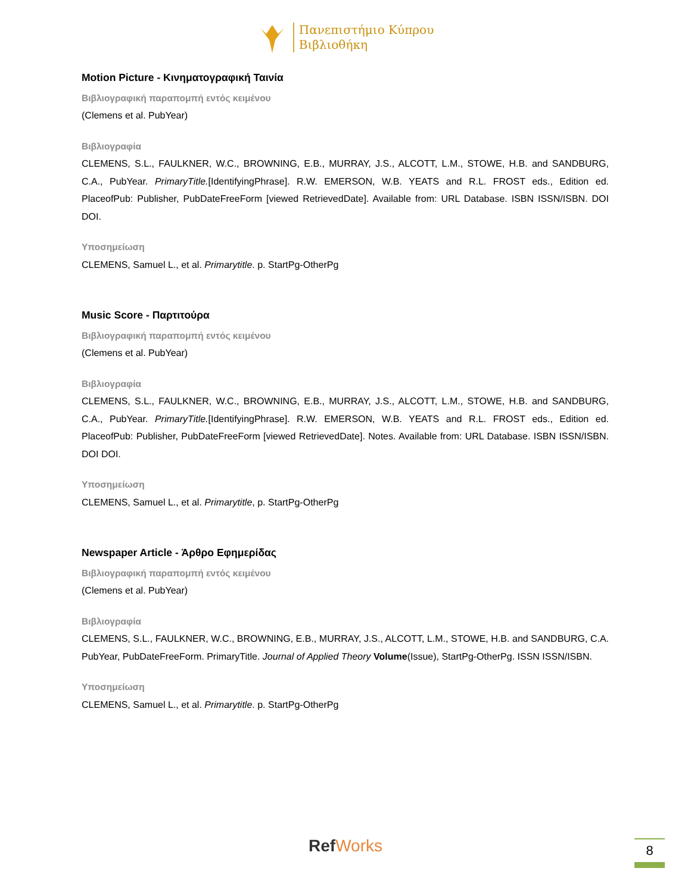Πανεπιστήμιο Κύπρου
Βιβλιοθήκη
Motion Picture - Κινηματογραφική Ταινία
Βιβλιογραφική παραπομπή εντός κειμένου
(Clemens et al. PubYear)
Βιβλιογραφία
CLEMENS, S.L., FAULKNER, W.C., BROWNING, E.B., MURRAY, J.S., ALCOTT, L.M., STOWE, H.B. and SANDBURG, C.A., PubYear. PrimaryTitle.[IdentifyingPhrase]. R.W. EMERSON, W.B. YEATS and R.L. FROST eds., Edition ed. PlaceofPub: Publisher, PubDateFreeForm [viewed RetrievedDate]. Available from: URL Database. ISBN ISSN/ISBN. DOI DOI.
Υποσημείωση
CLEMENS, Samuel L., et al. Primarytitle. p. StartPg-OtherPg
Music Score - Παρτιτούρα
Βιβλιογραφική παραπομπή εντός κειμένου
(Clemens et al. PubYear)
Βιβλιογραφία
CLEMENS, S.L., FAULKNER, W.C., BROWNING, E.B., MURRAY, J.S., ALCOTT, L.M., STOWE, H.B. and SANDBURG, C.A., PubYear. PrimaryTitle.[IdentifyingPhrase]. R.W. EMERSON, W.B. YEATS and R.L. FROST eds., Edition ed. PlaceofPub: Publisher, PubDateFreeForm [viewed RetrievedDate]. Notes. Available from: URL Database. ISBN ISSN/ISBN. DOI DOI.
Υποσημείωση
CLEMENS, Samuel L., et al. Primarytitle, p. StartPg-OtherPg
Newspaper Article - Άρθρο Εφημερίδας
Βιβλιογραφική παραπομπή εντός κειμένου
(Clemens et al. PubYear)
Βιβλιογραφία
CLEMENS, S.L., FAULKNER, W.C., BROWNING, E.B., MURRAY, J.S., ALCOTT, L.M., STOWE, H.B. and SANDBURG, C.A. PubYear, PubDateFreeForm. PrimaryTitle. Journal of Applied Theory Volume(Issue), StartPg-OtherPg. ISSN ISSN/ISBN.
Υποσημείωση
CLEMENS, Samuel L., et al. Primarytitle. p. StartPg-OtherPg
RefWorks 8